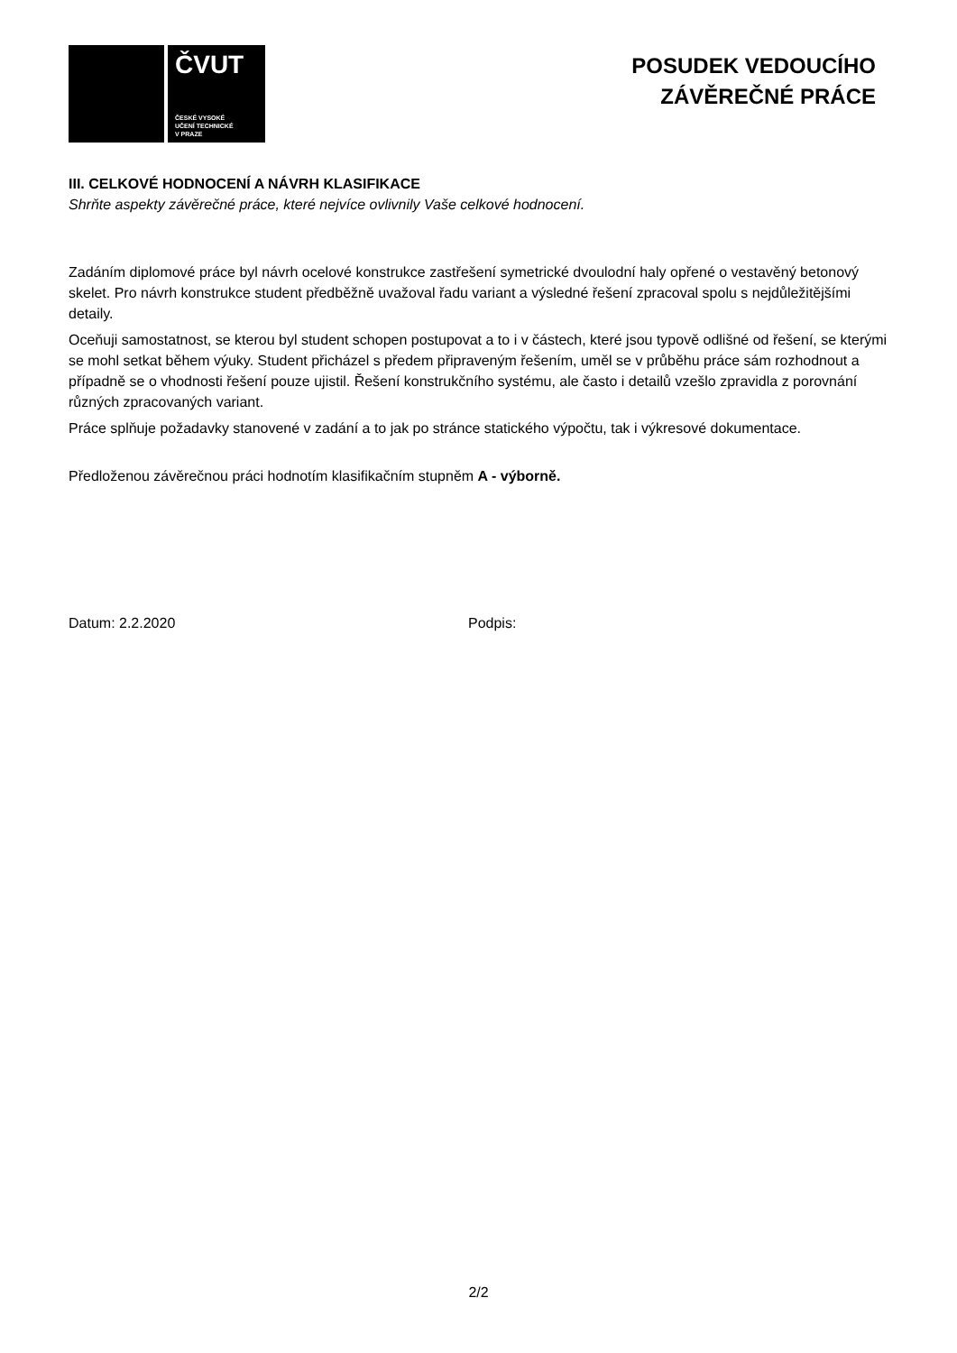ČVUT
ČESKÉ VYSOKÉ
UČENÍ TECHNICKÉ
V PRAZE
POSUDEK VEDOUCÍHO
ZÁVĚREČNÉ PRÁCE
III. CELKOVÉ HODNOCENÍ A NÁVRH KLASIFIKACE
Shrňte aspekty závěrečné práce, které nejvíce ovlivnily Vaše celkové hodnocení.
Zadáním diplomové práce byl návrh ocelové konstrukce zastřešení symetrické dvoulodní haly opřené o vestavěný betonový skelet. Pro návrh konstrukce student předběžně uvažoval řadu variant a výsledné řešení zpracoval spolu s nejdůležitějšími detaily.
Oceňuji samostatnost, se kterou byl student schopen postupovat a to i v částech, které jsou typově odlišné od řešení, se kterými se mohl setkat během výuky. Student přicházel s předem připraveným řešením, uměl se v průběhu práce sám rozhodnout a případně se o vhodnosti řešení pouze ujistil. Řešení konstrukčního systému, ale často i detailů vzešlo zpravidla z porovnání různých zpracovaných variant.
Práce splňuje požadavky stanovené v zadání a to jak po stránce statického výpočtu, tak i výkresové dokumentace.
Předloženou závěrečnou práci hodnotím klasifikačním stupněm A - výborně.
Datum: 2.2.2020 Podpis:
2/2